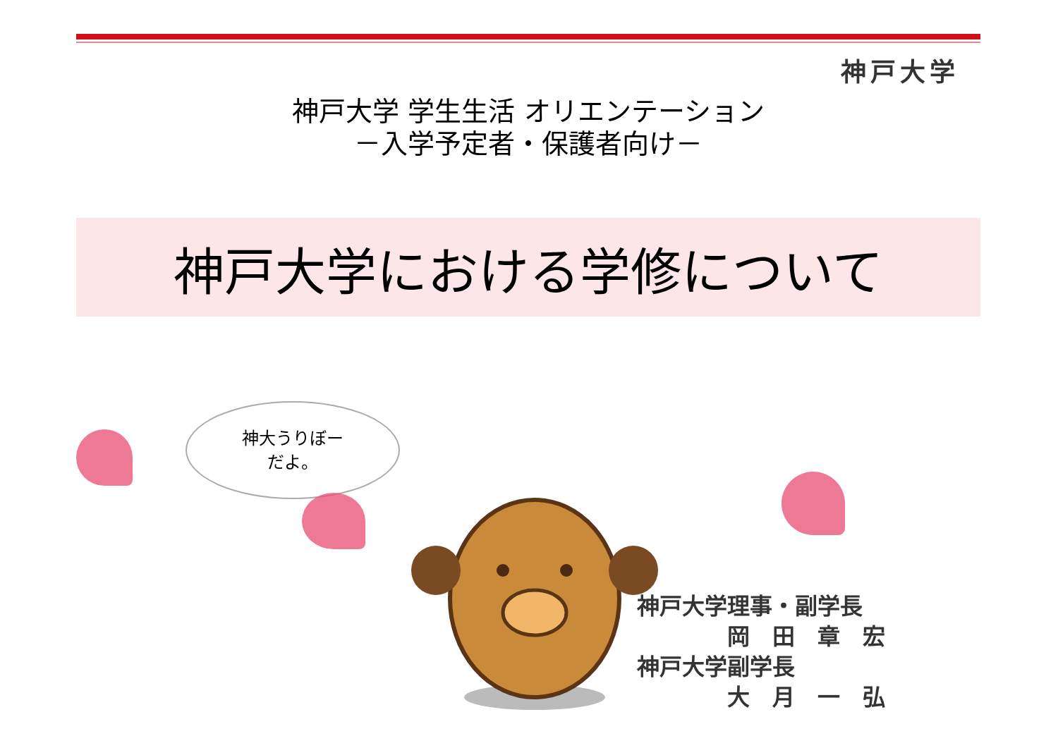神戸大学
神戸大学 学生生活 オリエンテーション
－入学予定者・保護者向け－
神戸大学における学修について
神大うりぼー
だよ。
神戸大学理事・副学長
　　　　岡　田　章　宏
神戸大学副学長
　　　　大　月　一　弘